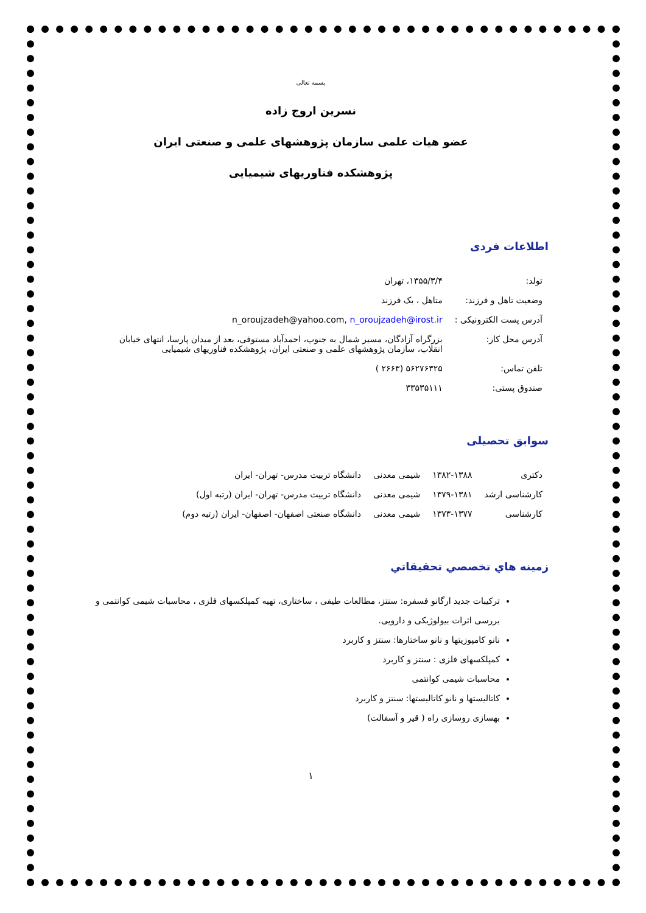بسمه تعالی
نسرین اروج زاده
عضو هیات علمی سازمان پژوهشهای علمی و صنعتی ایران
پژوهشکده فناوریهای شیمیایی
اطلاعات فردی
| تولد: | ۱۳۵۵/۳/۴، تهران |
| وضعیت تاهل و فرزند: | متاهل ، یک فرزند |
| آدرس پست الکترونیکی : | n_oroujzadeh@yahoo.com, n_oroujzadeh@irost.ir |
| آدرس محل کار: | بزرگراه آزادگان، مسیر شمال به جنوب، احمدآباد مستوفی، بعد از میدان پارسا، انتهای خیابان انقلاب، سازمان پژوهشهای علمی و صنعتی ایران، پژوهشکده فناوریهای شیمیایی |
| تلفن تماس: | ۵۶۲۷۶۳۲۵ (۲۶۶۳ ) |
| صندوق پستی: | ۳۳۵۳۵۱۱۱ |
سوابق تحصیلی
| دکتری | ۱۳۸۲-۱۳۸۸ | شیمی معدنی | دانشگاه تربیت مدرس- تهران- ایران |
| کارشناسی ارشد | ۱۳۷۹-۱۳۸۱ | شیمی معدنی | دانشگاه تربیت مدرس- تهران- ایران (رتبه اول) |
| کارشناسی | ۱۳۷۳-۱۳۷۷ | شیمی معدنی | دانشگاه صنعتی اصفهان- اصفهان- ایران (رتبه دوم) |
زمینه هاي تخصصي تحقيقاتي
ترکیبات جدید ارگانو فسفره: سنتز، مطالعات طیفی ، ساختاری، تهیه کمپلکسهای فلزی ، محاسبات شیمی کوانتمی و بررسی اثرات بیولوژیکی و دارویی.
نانو کامپوزیتها و نانو ساختارها: سنتز و کاربرد
کمپلکسهای فلزی : سنتز و کاربرد
محاسبات شیمی کوانتمی
کاتالیستها و نانو کاتالیستها: سنتز و کاربرد
بهسازی روسازی راه ( قیر و آسفالت)
۱